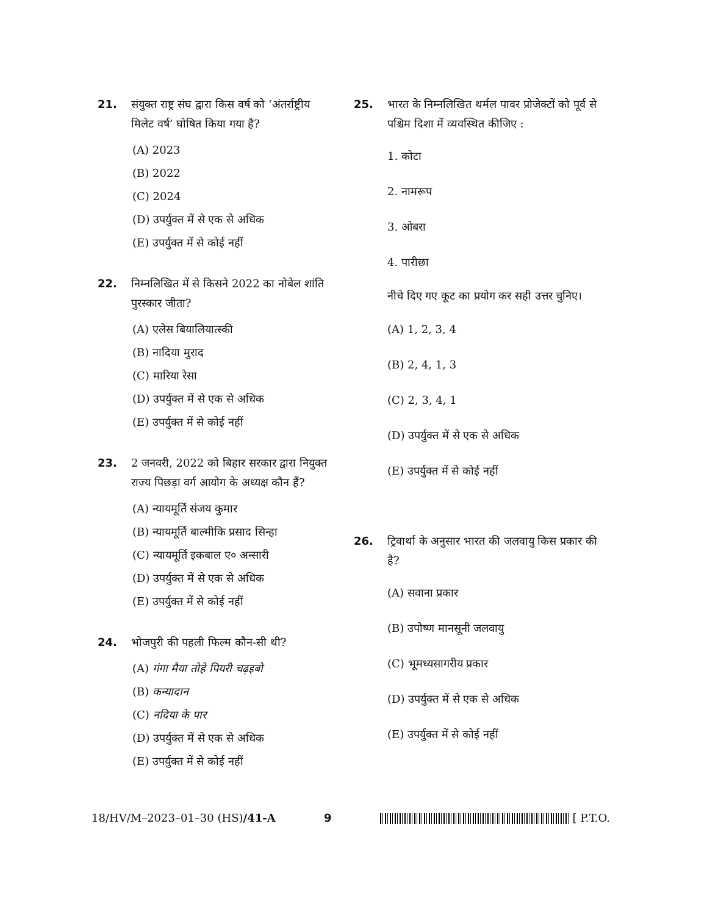21. संयुक्त राष्ट्र संघ द्वारा किस वर्ष को ‘अंतर्राष्ट्रीय मिलेट वर्ष’ घोषित किया गया है?
(A) 2023
(B) 2022
(C) 2024
(D) उपर्युक्त में से एक से अधिक
(E) उपर्युक्त में से कोई नहीं
22. निम्नलिखित में से किसने 2022 का नोबेल शांति पुरस्कार जीता?
(A) एलेस बियालियात्स्की
(B) नादिया मुराद
(C) मारिया रेसा
(D) उपर्युक्त में से एक से अधिक
(E) उपर्युक्त में से कोई नहीं
23. 2 जनवरी, 2022 को बिहार सरकार द्वारा नियुक्त राज्य पिछड़ा वर्ग आयोग के अध्यक्ष कौन हैं?
(A) न्यायमूर्ति संजय कुमार
(B) न्यायमूर्ति बाल्मीकि प्रसाद सिन्हा
(C) न्यायमूर्ति इकबाल ए० अन्सारी
(D) उपर्युक्त में से एक से अधिक
(E) उपर्युक्त में से कोई नहीं
24. भोजपुरी की पहली फिल्म कौन-सी थी?
(A) गंगा मैया तोहे पियरी चढ़इबो
(B) कन्यादान
(C) नदिया के पार
(D) उपर्युक्त में से एक से अधिक
(E) उपर्युक्त में से कोई नहीं
25. भारत के निम्नलिखित थर्मल पावर प्रोजेक्टों को पूर्व से पश्चिम दिशा में व्यवस्थित कीजिए :
1. कोटा
2. नामरूप
3. ओबरा
4. पारीछा
नीचे दिए गए कूट का प्रयोग कर सही उत्तर चुनिए।
(A) 1, 2, 3, 4
(B) 2, 4, 1, 3
(C) 2, 3, 4, 1
(D) उपर्युक्त में से एक से अधिक
(E) उपर्युक्त में से कोई नहीं
26. ट्रिवार्था के अनुसार भारत की जलवायु किस प्रकार की है?
(A) सवाना प्रकार
(B) उपोष्ण मानसूनी जलवायु
(C) भूमध्यसागरीय प्रकार
(D) उपर्युक्त में से एक से अधिक
(E) उपर्युक्त में से कोई नहीं
18/HV/M–2023–01–30 (HS)/41-A 9 [ P.T.O.